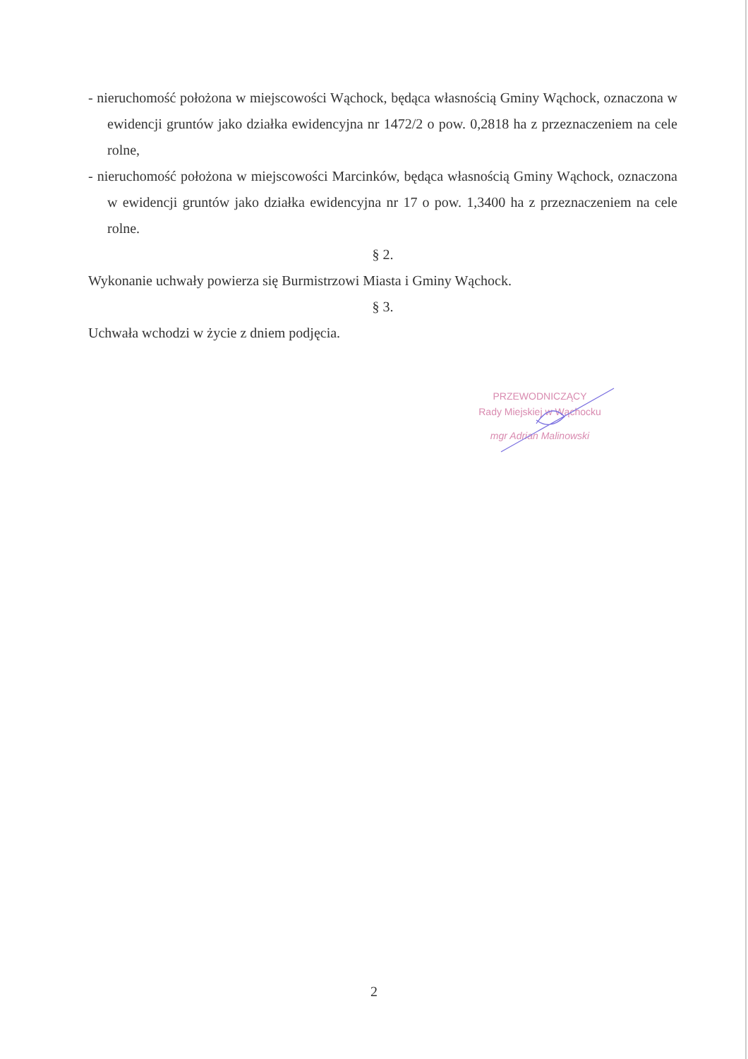- nieruchomość położona w miejscowości Wąchock, będąca własnością Gminy Wąchock, oznaczona w ewidencji gruntów jako działka ewidencyjna nr 1472/2 o pow. 0,2818 ha z przeznaczeniem na cele rolne,
- nieruchomość położona w miejscowości Marcinków, będąca własnością Gminy Wąchock, oznaczona w ewidencji gruntów jako działka ewidencyjna nr 17 o pow. 1,3400 ha z przeznaczeniem na cele rolne.
§ 2.
Wykonanie uchwały powierza się Burmistrzowi Miasta i Gminy Wąchock.
§ 3.
Uchwała wchodzi w życie z dniem podjęcia.
PRZEWODNICZĄCY
Rady Miejskiej w Wąchocku
mgr Adrian Malinowski
2